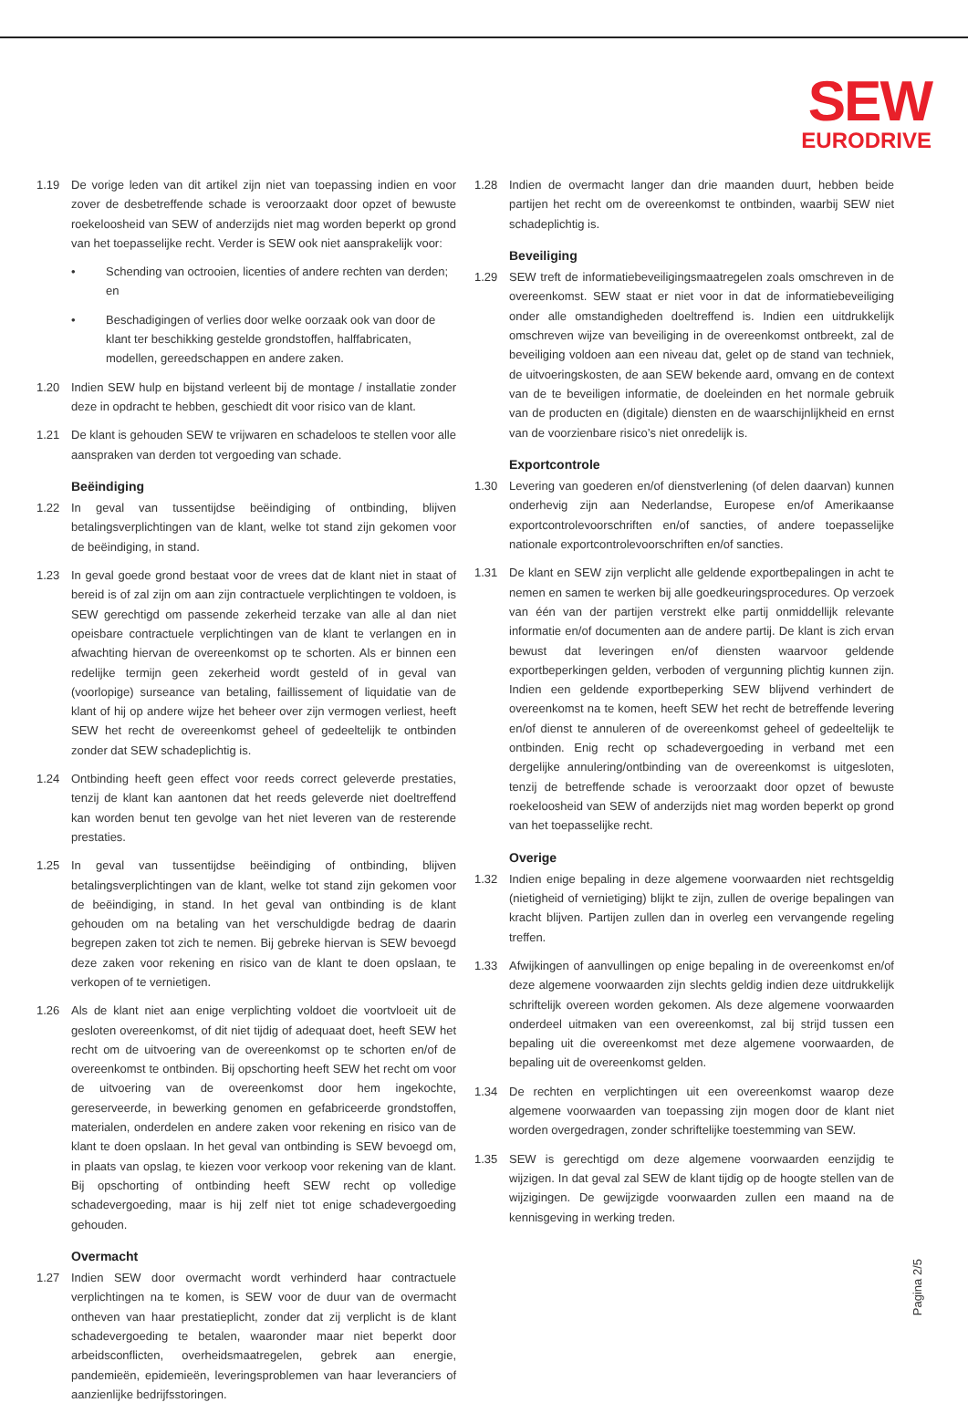SEW
EURODRIVE
1.19 De vorige leden van dit artikel zijn niet van toepassing indien en voor zover de desbetreffende schade is veroorzaakt door opzet of bewuste roekeloosheid van SEW of anderzijds niet mag worden beperkt op grond van het toepasselijke recht. Verder is SEW ook niet aansprakelijk voor:
• Schending van octrooien, licenties of andere rechten van derden; en
• Beschadigingen of verlies door welke oorzaak ook van door de klant ter beschikking gestelde grondstoffen, halffabricaten, modellen, gereedschappen en andere zaken.
1.20 Indien SEW hulp en bijstand verleent bij de montage / installatie zonder deze in opdracht te hebben, geschiedt dit voor risico van de klant.
1.21 De klant is gehouden SEW te vrijwaren en schadeloos te stellen voor alle aanspraken van derden tot vergoeding van schade.
Beëindiging
1.22 In geval van tussentijdse beëindiging of ontbinding, blijven betalingsverplichtingen van de klant, welke tot stand zijn gekomen voor de beëindiging, in stand.
1.23 In geval goede grond bestaat voor de vrees dat de klant niet in staat of bereid is of zal zijn om aan zijn contractuele verplichtingen te voldoen, is SEW gerechtigd om passende zekerheid terzake van alle al dan niet opeisbare contractuele verplichtingen van de klant te verlangen en in afwachting hiervan de overeenkomst op te schorten. Als er binnen een redelijke termijn geen zekerheid wordt gesteld of in geval van (voorlopige) surseance van betaling, faillissement of liquidatie van de klant of hij op andere wijze het beheer over zijn vermogen verliest, heeft SEW het recht de overeenkomst geheel of gedeeltelijk te ontbinden zonder dat SEW schadeplichtig is.
1.24 Ontbinding heeft geen effect voor reeds correct geleverde prestaties, tenzij de klant kan aantonen dat het reeds geleverde niet doeltreffend kan worden benut ten gevolge van het niet leveren van de resterende prestaties.
1.25 In geval van tussentijdse beëindiging of ontbinding, blijven betalingsverplichtingen van de klant, welke tot stand zijn gekomen voor de beëindiging, in stand. In het geval van ontbinding is de klant gehouden om na betaling van het verschuldigde bedrag de daarin begrepen zaken tot zich te nemen. Bij gebreke hiervan is SEW bevoegd deze zaken voor rekening en risico van de klant te doen opslaan, te verkopen of te vernietigen.
1.26 Als de klant niet aan enige verplichting voldoet die voortvloeit uit de gesloten overeenkomst, of dit niet tijdig of adequaat doet, heeft SEW het recht om de uitvoering van de overeenkomst op te schorten en/of de overeenkomst te ontbinden. Bij opschorting heeft SEW het recht om voor de uitvoering van de overeenkomst door hem ingekochte, gereserveerde, in bewerking genomen en gefabriceerde grondstoffen, materialen, onderdelen en andere zaken voor rekening en risico van de klant te doen opslaan. In het geval van ontbinding is SEW bevoegd om, in plaats van opslag, te kiezen voor verkoop voor rekening van de klant. Bij opschorting of ontbinding heeft SEW recht op volledige schadevergoeding, maar is hij zelf niet tot enige schadevergoeding gehouden.
Overmacht
1.27 Indien SEW door overmacht wordt verhinderd haar contractuele verplichtingen na te komen, is SEW voor de duur van de overmacht ontheven van haar prestatieplicht, zonder dat zij verplicht is de klant schadevergoeding te betalen, waaronder maar niet beperkt door arbeidsconflicten, overheidsmaatregelen, gebrek aan energie, pandemieën, epidemieën, leveringsproblemen van haar leveranciers of aanzienlijke bedrijfsstoringen.
1.28 Indien de overmacht langer dan drie maanden duurt, hebben beide partijen het recht om de overeenkomst te ontbinden, waarbij SEW niet schadeplichtig is.
Beveiliging
1.29 SEW treft de informatiebeveiligingsmaatregelen zoals omschreven in de overeenkomst. SEW staat er niet voor in dat de informatiebeveiliging onder alle omstandigheden doeltreffend is. Indien een uitdrukkelijk omschreven wijze van beveiliging in de overeenkomst ontbreekt, zal de beveiliging voldoen aan een niveau dat, gelet op de stand van techniek, de uitvoeringskosten, de aan SEW bekende aard, omvang en de context van de te beveiligen informatie, de doeleinden en het normale gebruik van de producten en (digitale) diensten en de waarschijnlijkheid en ernst van de voorzienbare risico’s niet onredelijk is.
Exportcontrole
1.30 Levering van goederen en/of dienstverlening (of delen daarvan) kunnen onderhevig zijn aan Nederlandse, Europese en/of Amerikaanse exportcontrolevoorschriften en/of sancties, of andere toepasselijke nationale exportcontrolevoorschriften en/of sancties.
1.31 De klant en SEW zijn verplicht alle geldende exportbepalingen in acht te nemen en samen te werken bij alle goedkeuringsprocedures. Op verzoek van één van der partijen verstrekt elke partij onmiddellijk relevante informatie en/of documenten aan de andere partij. De klant is zich ervan bewust dat leveringen en/of diensten waarvoor geldende exportbeperkingen gelden, verboden of vergunning plichtig kunnen zijn. Indien een geldende exportbeperking SEW blijvend verhindert de overeenkomst na te komen, heeft SEW het recht de betreffende levering en/of dienst te annuleren of de overeenkomst geheel of gedeeltelijk te ontbinden. Enig recht op schadevergoeding in verband met een dergelijke annulering/ontbinding van de overeenkomst is uitgesloten, tenzij de betreffende schade is veroorzaakt door opzet of bewuste roekeloosheid van SEW of anderzijds niet mag worden beperkt op grond van het toepasselijke recht.
Overige
1.32 Indien enige bepaling in deze algemene voorwaarden niet rechtsgeldig (nietigheid of vernietiging) blijkt te zijn, zullen de overige bepalingen van kracht blijven. Partijen zullen dan in overleg een vervangende regeling treffen.
1.33 Afwijkingen of aanvullingen op enige bepaling in de overeenkomst en/of deze algemene voorwaarden zijn slechts geldig indien deze uitdrukkelijk schriftelijk overeen worden gekomen. Als deze algemene voorwaarden onderdeel uitmaken van een overeenkomst, zal bij strijd tussen een bepaling uit die overeenkomst met deze algemene voorwaarden, de bepaling uit de overeenkomst gelden.
1.34 De rechten en verplichtingen uit een overeenkomst waarop deze algemene voorwaarden van toepassing zijn mogen door de klant niet worden overgedragen, zonder schriftelijke toestemming van SEW.
1.35 SEW is gerechtigd om deze algemene voorwaarden eenzijdig te wijzigen. In dat geval zal SEW de klant tijdig op de hoogte stellen van de wijzigingen. De gewijzigde voorwaarden zullen een maand na de kennisgeving in werking treden.
Pagina 2/5